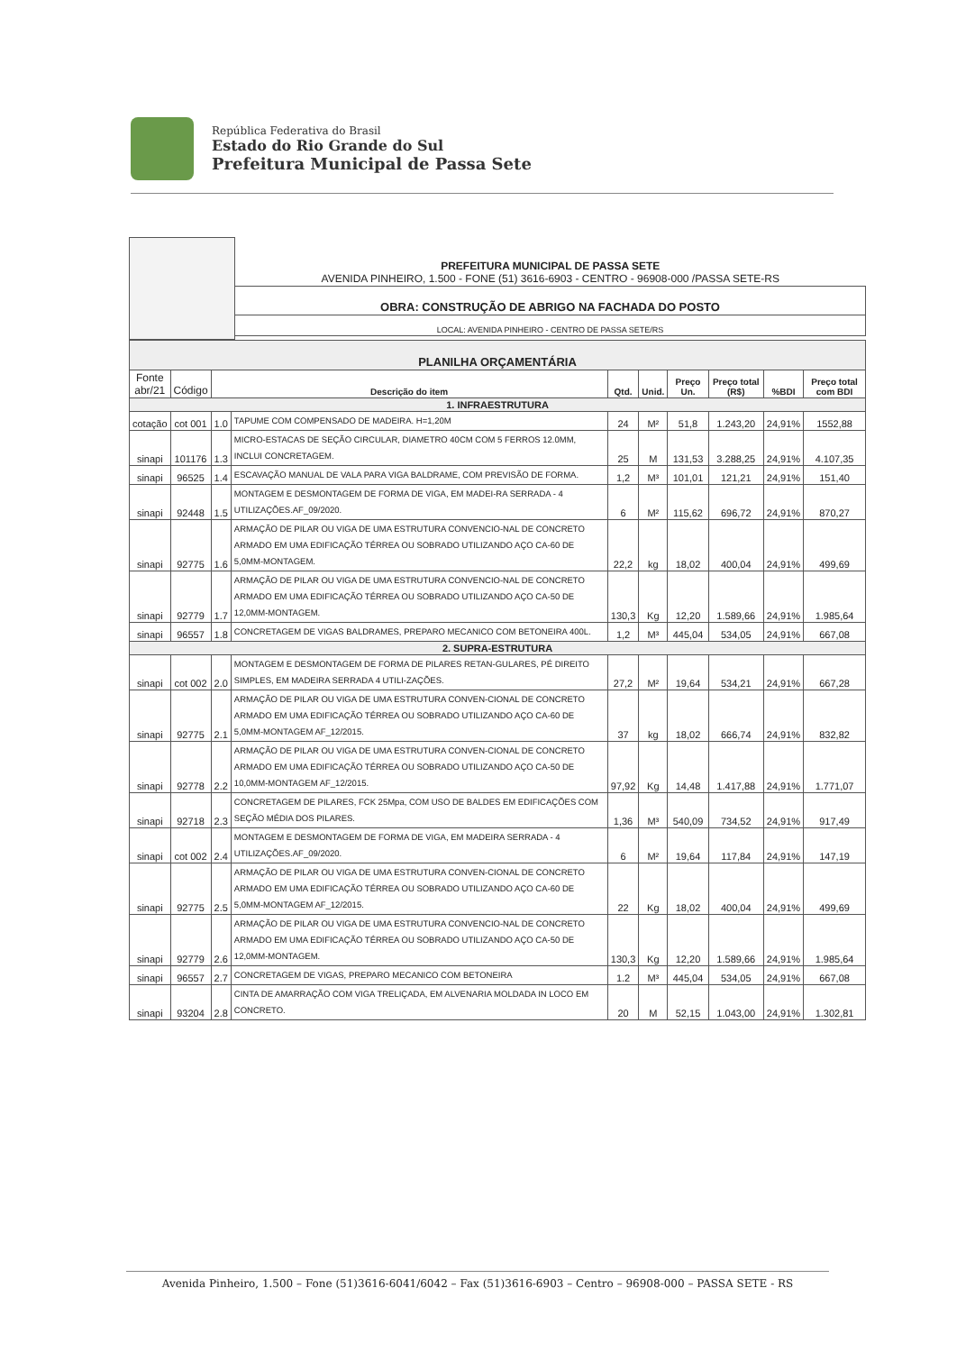República Federativa do Brasil
Estado do Rio Grande do Sul
Prefeitura Municipal de Passa Sete
| | PREFEITURA MUNICIPAL DE PASSA SETE AVENIDA PINHEIRO, 1.500 - FONE (51) 3616-6903 - CENTRO - 96908-000 /PASSA SETE-RS |
| | OBRA: CONSTRUÇÃO DE ABRIGO NA FACHADA DO POSTO |
| | LOCAL: AVENIDA PINHEIRO - CENTRO DE PASSA SETE/RS |
| PLANILHA ORÇAMENTÁRIA | | | | | | | | | |
| Fonte abr/21 | Código | Descrição do item | | Qtd. | Unid. | Preço Un. | Preço total (R$) | %BDI | Preço total com BDI |
| 1. INFRAESTRUTURA | | | | | | | | | |
| cotação | cot 001 | 1.0 | TAPUME COM COMPENSADO DE MADEIRA. H=1,20M | 24 | M² | 51,8 | 1.243,20 | 24,91% | 1552,88 |
| sinapi | 101176 | 1.3 | MICRO-ESTACAS DE SEÇÃO CIRCULAR, DIAMETRO 40CM COM 5 FERROS 12.0MM, INCLUI CONCRETAGEM. | 25 | M | 131,53 | 3.288,25 | 24,91% | 4.107,35 |
| sinapi | 96525 | 1.4 | ESCAVAÇÃO MANUAL DE VALA PARA VIGA BALDRAME, COM PREVISÃO DE FORMA. | 1,2 | M³ | 101,01 | 121,21 | 24,91% | 151,40 |
| sinapi | 92448 | 1.5 | MONTAGEM E DESMONTAGEM DE FORMA DE VIGA, EM MADEI-RA SERRADA - 4 UTILIZAÇÕES.AF_09/2020. | 6 | M² | 115,62 | 696,72 | 24,91% | 870,27 |
| sinapi | 92775 | 1.6 | ARMAÇÃO DE PILAR OU VIGA DE UMA ESTRUTURA CONVENCIO-NAL DE CONCRETO ARMADO EM UMA EDIFICAÇÃO TÉRREA OU SOBRADO UTILIZANDO AÇO CA-60 DE 5,0MM-MONTAGEM. | 22,2 | kg | 18,02 | 400,04 | 24,91% | 499,69 |
| sinapi | 92779 | 1.7 | ARMAÇÃO DE PILAR OU VIGA DE UMA ESTRUTURA CONVENCIO-NAL DE CONCRETO ARMADO EM UMA EDIFICAÇÃO TÉRREA OU SOBRADO UTILIZANDO AÇO CA-50 DE 12,0MM-MONTAGEM. | 130,3 | Kg | 12,20 | 1.589,66 | 24,91% | 1.985,64 |
| sinapi | 96557 | 1.8 | CONCRETAGEM DE VIGAS BALDRAMES, PREPARO MECANICO COM BETONEIRA 400L. | 1,2 | M³ | 445,04 | 534,05 | 24,91% | 667,08 |
| 2. SUPRA-ESTRUTURA | | | | | | | | | |
| sinapi | cot 002 | 2.0 | MONTAGEM E DESMONTAGEM DE FORMA DE PILARES RETAN-GULARES, PÉ DIREITO SIMPLES, EM MADEIRA SERRADA 4 UTILI-ZAÇÕES. | 27,2 | M² | 19,64 | 534,21 | 24,91% | 667,28 |
| sinapi | 92775 | 2.1 | ARMAÇÃO DE PILAR OU VIGA DE UMA ESTRUTURA CONVEN-CIONAL DE CONCRETO ARMADO EM UMA EDIFICAÇÃO TÉRREA OU SOBRADO UTILIZANDO AÇO CA-60 DE 5,0MM-MONTAGEM AF_12/2015. | 37 | kg | 18,02 | 666,74 | 24,91% | 832,82 |
| sinapi | 92778 | 2.2 | ARMAÇÃO DE PILAR OU VIGA DE UMA ESTRUTURA CONVEN-CIONAL DE CONCRETO ARMADO EM UMA EDIFICAÇÃO TÉRREA OU SOBRADO UTILIZANDO AÇO CA-50 DE 10,0MM-MONTAGEM AF_12/2015. | 97,92 | Kg | 14,48 | 1.417,88 | 24,91% | 1.771,07 |
| sinapi | 92718 | 2.3 | CONCRETAGEM DE PILARES, FCK 25Mpa, COM USO DE BALDES EM EDIFICAÇÕES COM SEÇÃO MÉDIA DOS PILARES. | 1,36 | M³ | 540,09 | 734,52 | 24,91% | 917,49 |
| sinapi | cot 002 | 2.4 | MONTAGEM E DESMONTAGEM DE FORMA DE VIGA, EM MADEIRA SERRADA - 4 UTILIZAÇÕES.AF_09/2020. | 6 | M² | 19,64 | 117,84 | 24,91% | 147,19 |
| sinapi | 92775 | 2.5 | ARMAÇÃO DE PILAR OU VIGA DE UMA ESTRUTURA CONVEN-CIONAL DE CONCRETO ARMADO EM UMA EDIFICAÇÃO TÉRREA OU SOBRADO UTILIZANDO AÇO CA-60 DE 5,0MM-MONTAGEM AF_12/2015. | 22 | Kg | 18,02 | 400,04 | 24,91% | 499,69 |
| sinapi | 92779 | 2.6 | ARMAÇÃO DE PILAR OU VIGA DE UMA ESTRUTURA CONVENCIO-NAL DE CONCRETO ARMADO EM UMA EDIFICAÇÃO TÉRREA OU SOBRADO UTILIZANDO AÇO CA-50 DE 12,0MM-MONTAGEM. | 130,3 | Kg | 12,20 | 1.589,66 | 24,91% | 1.985,64 |
| sinapi | 96557 | 2.7 | CONCRETAGEM DE VIGAS, PREPARO MECANICO COM BETONEIRA | 1.2 | M³ | 445,04 | 534,05 | 24,91% | 667,08 |
| sinapi | 93204 | 2.8 | CINTA DE AMARRAÇÃO COM VIGA TRELIÇADA, EM ALVENARIA MOLDADA IN LOCO EM CONCRETO. | 20 | M | 52,15 | 1.043,00 | 24,91% | 1.302,81 |
Avenida Pinheiro, 1.500 – Fone (51)3616-6041/6042 – Fax (51)3616-6903 – Centro – 96908-000 – PASSA SETE - RS